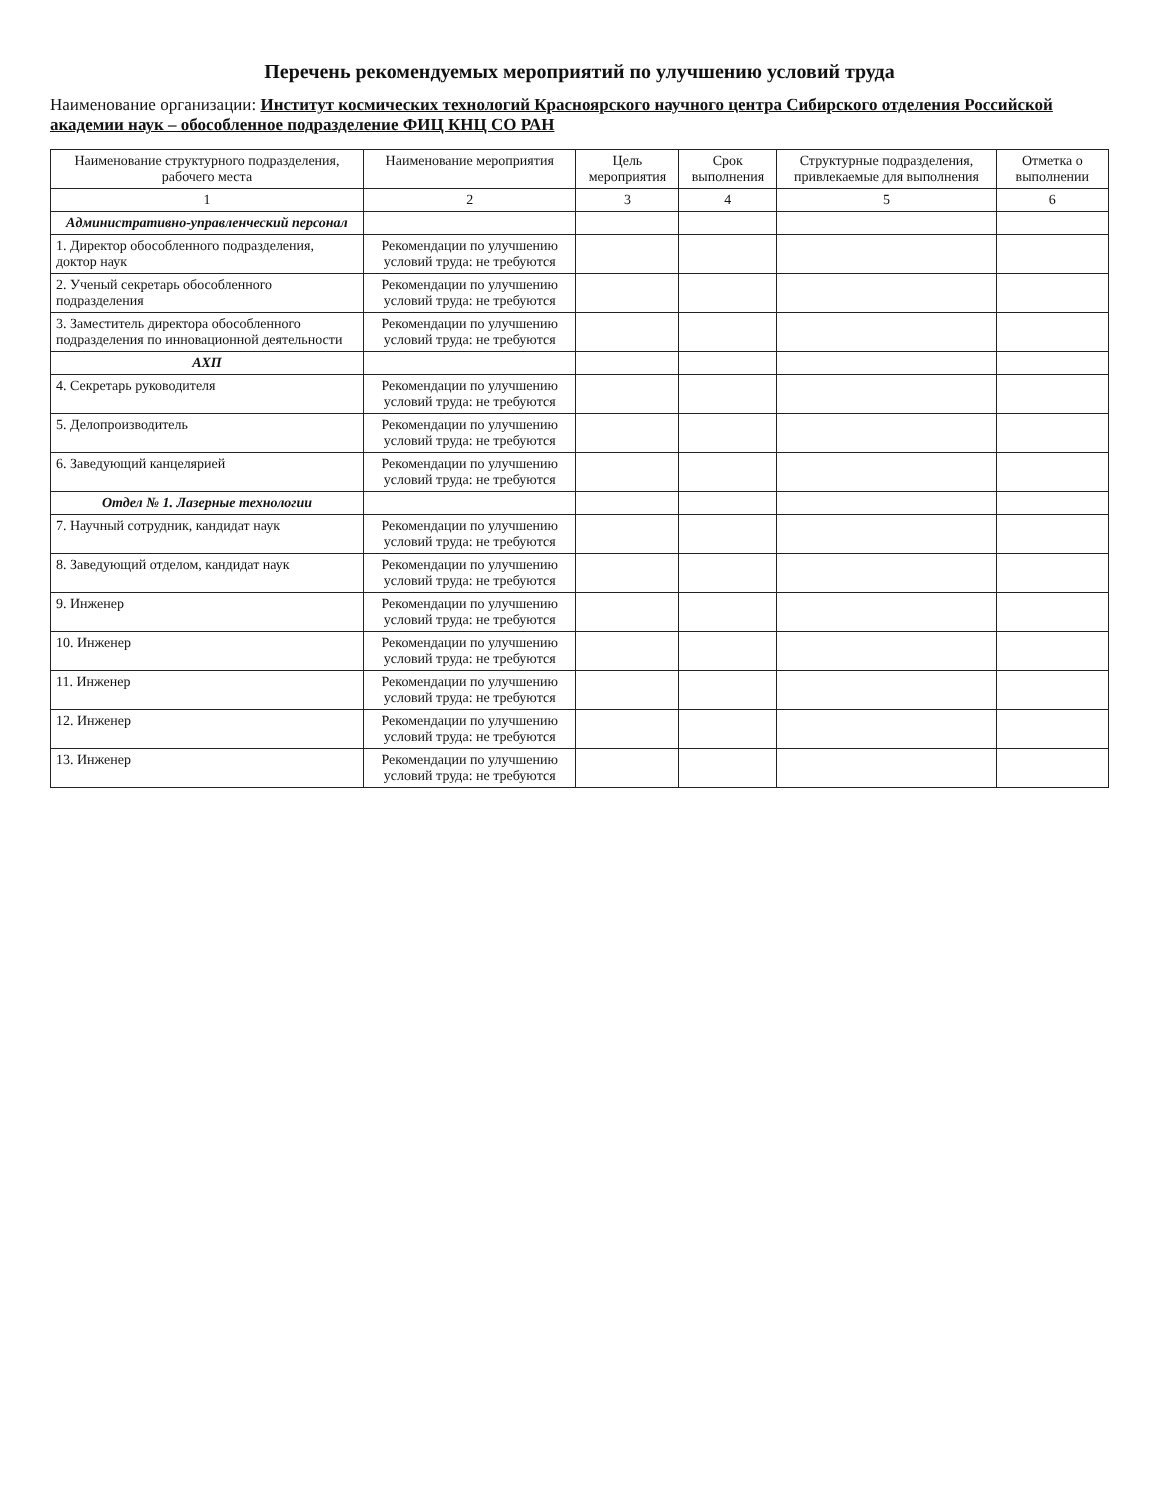Перечень рекомендуемых мероприятий по улучшению условий труда
Наименование организации: Институт космических технологий Красноярского научного центра Сибирского отделения Российской академии наук – обособленное подразделение ФИЦ КНЦ СО РАН
| Наименование структурного подразделения, рабочего места | Наименование мероприятия | Цель мероприятия | Срок выполнения | Структурные подразделения, привлекаемые для выполнения | Отметка о выполнении |
| --- | --- | --- | --- | --- | --- |
| 1 | 2 | 3 | 4 | 5 | 6 |
| Административно-управленческий персонал | | | | | |
| 1. Директор обособленного подразделения, доктор наук | Рекомендации по улучшению условий труда: не требуются | | | | |
| 2. Ученый секретарь обособленного подразделения | Рекомендации по улучшению условий труда: не требуются | | | | |
| 3. Заместитель директора обособленного подразделения по инновационной деятельности | Рекомендации по улучшению условий труда: не требуются | | | | |
| АХП | | | | | |
| 4. Секретарь руководителя | Рекомендации по улучшению условий труда: не требуются | | | | |
| 5. Делопроизводитель | Рекомендации по улучшению условий труда: не требуются | | | | |
| 6. Заведующий канцелярией | Рекомендации по улучшению условий труда: не требуются | | | | |
| Отдел № 1. Лазерные технологии | | | | | |
| 7. Научный сотрудник, кандидат наук | Рекомендации по улучшению условий труда: не требуются | | | | |
| 8. Заведующий отделом, кандидат наук | Рекомендации по улучшению условий труда: не требуются | | | | |
| 9. Инженер | Рекомендации по улучшению условий труда: не требуются | | | | |
| 10. Инженер | Рекомендации по улучшению условий труда: не требуются | | | | |
| 11. Инженер | Рекомендации по улучшению условий труда: не требуются | | | | |
| 12. Инженер | Рекомендации по улучшению условий труда: не требуются | | | | |
| 13. Инженер | Рекомендации по улучшению условий труда: не требуются | | | | |